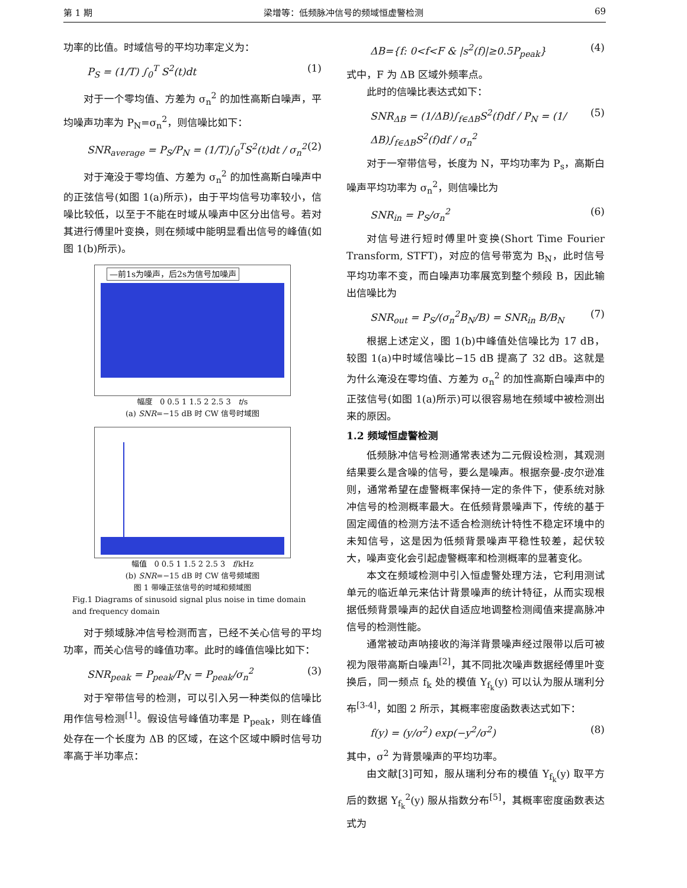第 1 期 梁增等：低频脉冲信号的频域恒虚警检测 69
功率的比值。时域信号的平均功率定义为：
P<sub>S</sub> = (1/T) ∫<sub>0</sub><sup>T</sup> S<sup>2</sup>(t)dt (1)
对于一个零均值、方差为 σ<sub>n</sub><sup>2</sup> 的加性高斯白噪声，平均噪声功率为 P<sub>N</sub>=σ<sub>n</sub><sup>2</sup>，则信噪比如下：
SNR<sub>average</sub> = P<sub>S</sub>/P<sub>N</sub> = (1/T)∫<sub>0</sub><sup>T</sup>S<sup>2</sup>(t)dt / σ<sub>n</sub><sup>2</sup> (2)
对于淹没于零均值、方差为 σ<sub>n</sub><sup>2</sup> 的加性高斯白噪声中的正弦信号(如图 1(a)所示)，由于平均信号功率较小，信噪比较低，以至于不能在时域从噪声中区分出信号。若对其进行傅里叶变换，则在频域中能明显看出信号的峰值(如图 1(b)所示)。
—前1s为噪声，后2s为信号加噪声
幅度 0 0.5 1 1.5 2 2.5 3 t/s
(a) SNR=−15 dB 时 CW 信号时域图
幅值 0 0.5 1 1.5 2 2.5 3 f/kHz
(b) SNR=−15 dB 时 CW 信号频域图
图 1 带噪正弦信号的时域和频域图
Fig.1 Diagrams of sinusoid signal plus noise in time domain and frequency domain
对于频域脉冲信号检测而言，已经不关心信号的平均功率，而关心信号的峰值功率。此时的峰值信噪比如下：
SNR<sub>peak</sub> = P<sub>peak</sub>/P<sub>N</sub> = P<sub>peak</sub>/σ<sub>n</sub><sup>2</sup> (3)
对于窄带信号的检测，可以引入另一种类似的信噪比用作信号检测<sup>[1]</sup>。假设信号峰值功率是 P<sub>peak</sub>，则在峰值处存在一个长度为 ΔB 的区域，在这个区域中瞬时信号功率高于半功率点：
ΔB={f: 0<f<F & |s<sup>2</sup>(f)|≥0.5P<sub>peak</sub>} (4)
式中，F 为 ΔB 区域外频率点。
此时的信噪比表达式如下：
SNR<sub>ΔB</sub> = (1/ΔB)∫<sub>f∈ΔB</sub>S<sup>2</sup>(f)df / P<sub>N</sub> = (1/ΔB)∫<sub>f∈ΔB</sub>S<sup>2</sup>(f)df / σ<sub>n</sub><sup>2</sup> (5)
对于一窄带信号，长度为 N，平均功率为 P<sub>s</sub>，高斯白噪声平均功率为 σ<sub>n</sub><sup>2</sup>，则信噪比为
SNR<sub>in</sub> = P<sub>S</sub>/σ<sub>n</sub><sup>2</sup> (6)
对信号进行短时傅里叶变换(Short Time Fourier Transform, STFT)，对应的信号带宽为 B<sub>N</sub>，此时信号平均功率不变，而白噪声功率展宽到整个频段 B，因此输出信噪比为
SNR<sub>out</sub> = P<sub>S</sub>/(σ<sub>n</sub><sup>2</sup>B<sub>N</sub>/B) = SNR<sub>in</sub> B/B<sub>N</sub> (7)
根据上述定义，图 1(b)中峰值处信噪比为 17 dB，较图 1(a)中时域信噪比−15 dB 提高了 32 dB。这就是为什么淹没在零均值、方差为 σ<sub>n</sub><sup>2</sup> 的加性高斯白噪声中的正弦信号(如图 1(a)所示)可以很容易地在频域中被检测出来的原因。
1.2 频域恒虚警检测
低频脉冲信号检测通常表述为二元假设检测，其观测结果要么是含噪的信号，要么是噪声。根据奈曼-皮尔逊准则，通常希望在虚警概率保持一定的条件下，使系统对脉冲信号的检测概率最大。在低频背景噪声下，传统的基于固定阈值的检测方法不适合检测统计特性不稳定环境中的未知信号，这是因为低频背景噪声平稳性较差，起伏较大，噪声变化会引起虚警概率和检测概率的显著变化。
本文在频域检测中引入恒虚警处理方法，它利用测试单元的临近单元来估计背景噪声的统计特征，从而实现根据低频背景噪声的起伏自适应地调整检测阈值来提高脉冲信号的检测性能。
通常被动声呐接收的海洋背景噪声经过限带以后可被视为限带高斯白噪声<sup>[2]</sup>，其不同批次噪声数据经傅里叶变换后，同一频点 f<sub>k</sub> 处的模值 Y<sub>f<sub>k</sub></sub>(y) 可以认为服从瑞利分布<sup>[3-4]</sup>，如图 2 所示，其概率密度函数表达式如下：
f(y) = (y/σ<sup>2</sup>) exp(−y<sup>2</sup>/σ<sup>2</sup>) (8)
其中，σ<sup>2</sup> 为背景噪声的平均功率。
由文献[3]可知，服从瑞利分布的模值 Y<sub>f<sub>k</sub></sub>(y) 取平方后的数据 Y<sub>f<sub>k</sub></sub><sup>2</sup>(y) 服从指数分布<sup>[5]</sup>，其概率密度函数表达式为